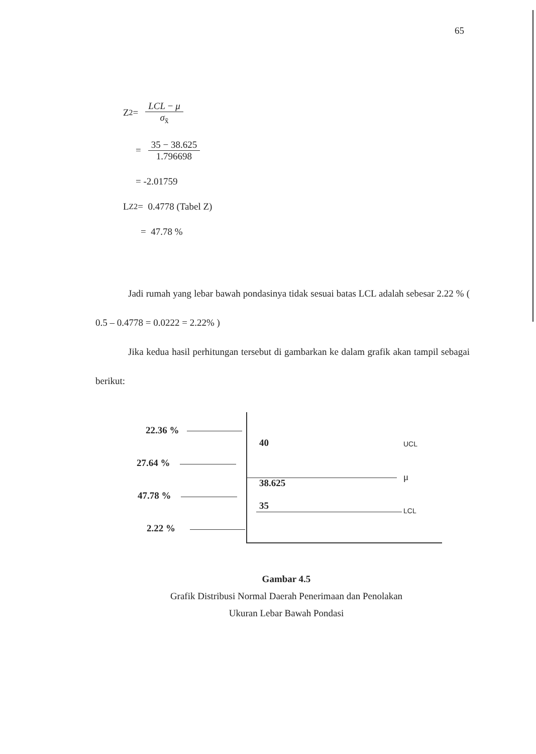65
Z <sub>2</sub> = LCL − μ σ<sub>x̄</sub>
= 35 − 38.625 1.796698
= -2.01759
L <sub>Z2</sub> = 0.4778 (Tabel Z)
= 47.78 %
Jadi rumah yang lebar bawah pondasinya tidak sesuai batas LCL adalah sebesar 2.22 % ( 0.5 – 0.4778 = 0.0222 = 2.22% )
Jika kedua hasil perhitungan tersebut di gambarkan ke dalam grafik akan tampil sebagai berikut:
22.36 %
27.64 %
47.78 %
2.22 %
40
38.625
35
UCL
μ
LCL
Gambar 4.5
Grafik Distribusi Normal Daerah Penerimaan dan Penolakan
Ukuran Lebar Bawah Pondasi